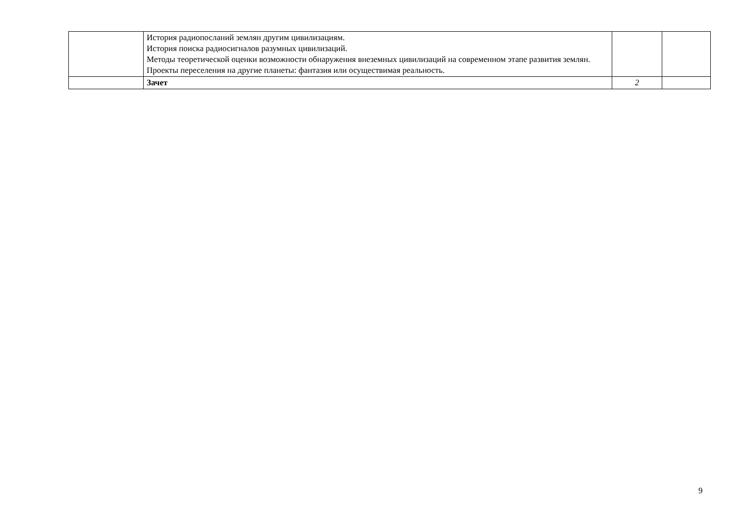| | История радиопосланий землян другим цивилизациям. История поиска радиосигналов разумных цивилизаций. Методы теоретической оценки возможности обнаружения внеземных цивилизаций на современном этапе развития землян. Проекты переселения на другие планеты: фантазия или осуществимая реальность. | | |
| | Зачет | 2 | |
9